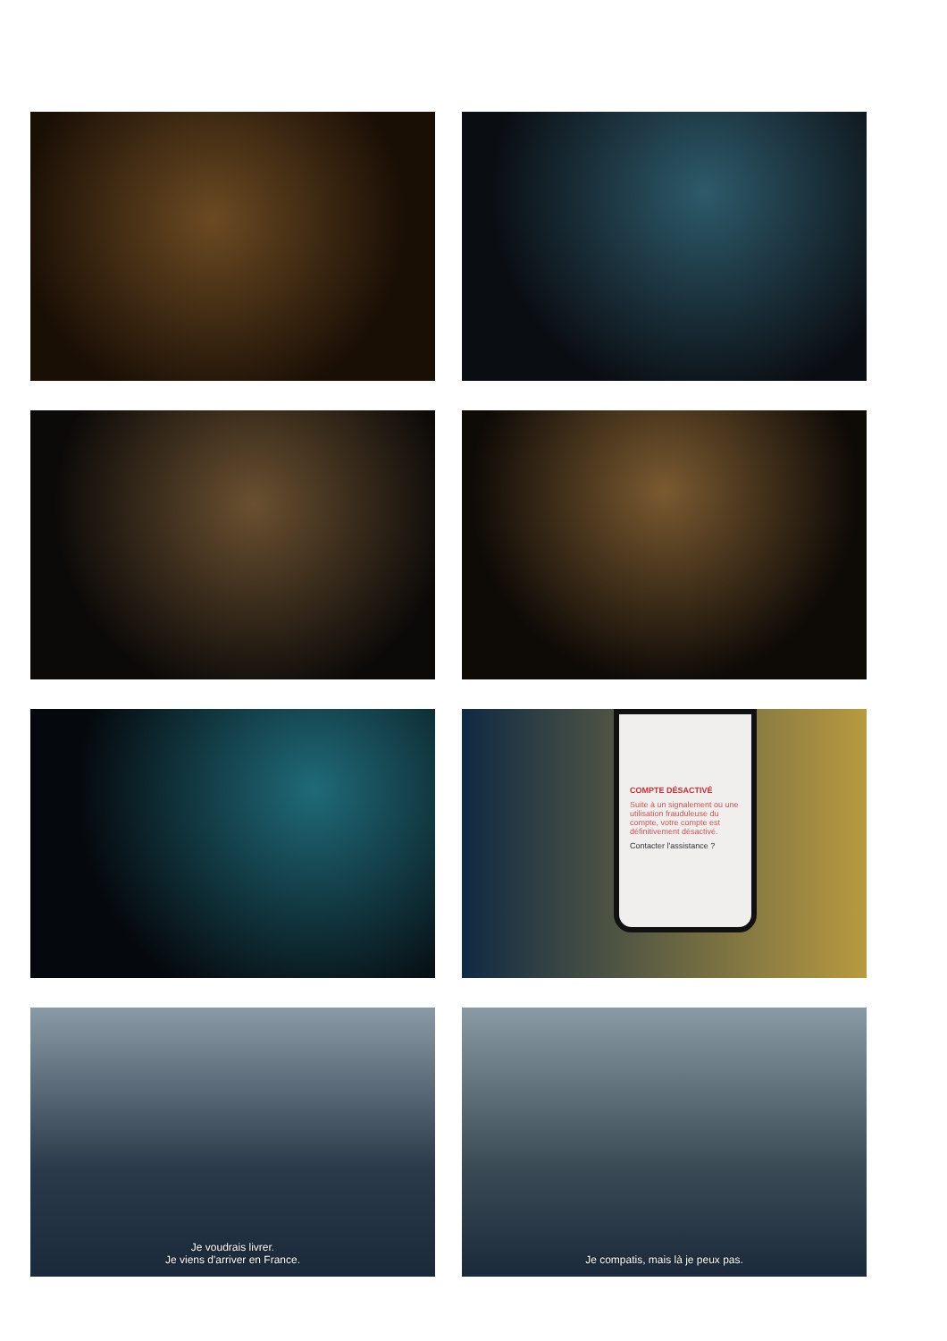COMPTE DÉSACTIVÉ
Suite à un signalement ou une utilisation frauduleuse du compte, votre compte est définitivement désactivé.
Contacter l'assistance ?
Je voudrais livrer.
Je viens d'arriver en France.
Je compatis, mais là je peux pas.